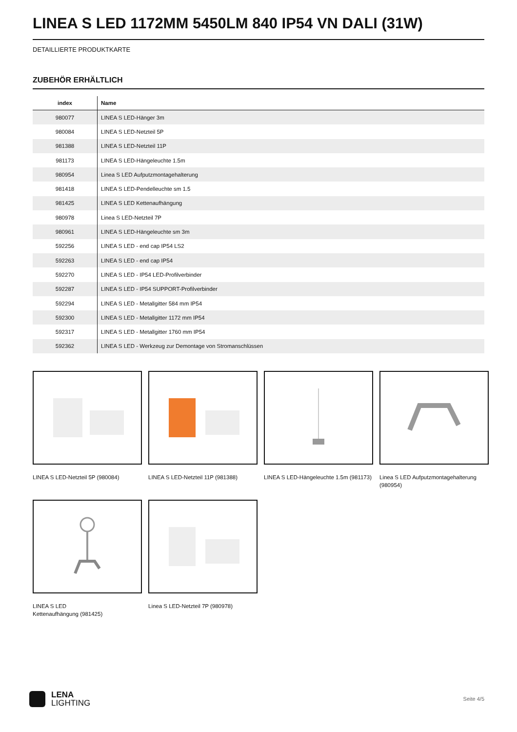LINEA S LED 1172MM 5450LM 840 IP54 VN DALI (31W)
DETAILLIERTE PRODUKTKARTE
ZUBEHÖR ERHÄLTLICH
| index | Name |
| --- | --- |
| 980077 | LINEA S LED-Hänger 3m |
| 980084 | LINEA S LED-Netzteil 5P |
| 981388 | LINEA S LED-Netzteil 11P |
| 981173 | LINEA S LED-Hängeleuchte 1.5m |
| 980954 | Linea S LED Aufputzmontagehalterung |
| 981418 | LINEA S LED-Pendelleuchte sm 1.5 |
| 981425 | LINEA S LED Kettenaufhängung |
| 980978 | Linea S LED-Netzteil 7P |
| 980961 | LINEA S LED-Hängeleuchte sm 3m |
| 592256 | LINEA S LED - end cap IP54 LS2 |
| 592263 | LINEA S LED - end cap IP54 |
| 592270 | LINEA S LED - IP54 LED-Profilverbinder |
| 592287 | LINEA S LED - IP54 SUPPORT-Profilverbinder |
| 592294 | LINEA S LED - Metallgitter 584 mm IP54 |
| 592300 | LINEA S LED - Metallgitter 1172 mm IP54 |
| 592317 | LINEA S LED - Metallgitter 1760 mm IP54 |
| 592362 | LINEA S LED - Werkzeug zur Demontage von Stromanschlüssen |
LINEA S LED-Netzteil 5P (980084)
LINEA S LED-Netzteil 11P (981388)
LINEA S LED-Hängeleuchte 1.5m (981173)
Linea S LED Aufputzmontagehalterung (980954)
LINEA S LED
Kettenaufhängung (981425)
Linea S LED-Netzteil 7P (980978)
LENA
LIGHTING
Seite 4/5